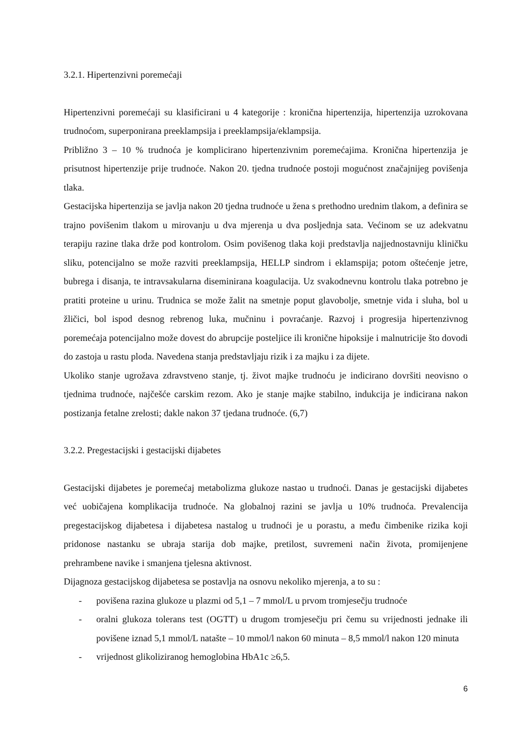3.2.1. Hipertenzivni poremećaji
Hipertenzivni poremećaji su klasificirani u 4 kategorije : kronična hipertenzija, hipertenzija uzrokovana trudnoćom, superponirana preeklampsija i preeklampsija/eklampsija.
Približno 3 – 10 % trudnoća je komplicirano hipertenzivnim poremećajima. Kronična hipertenzija je prisutnost hipertenzije prije trudnoće. Nakon 20. tjedna trudnoće postoji mogućnost značajnijeg povišenja tlaka.
Gestacijska hipertenzija se javlja nakon 20 tjedna trudnoće u žena s prethodno urednim tlakom, a definira se trajno povišenim tlakom u mirovanju u dva mjerenja u dva posljednja sata. Većinom se uz adekvatnu terapiju razine tlaka drže pod kontrolom. Osim povišenog tlaka koji predstavlja najjednostavniju kliničku sliku, potencijalno se može razviti preeklampsija, HELLP sindrom i eklamspija; potom oštećenje jetre, bubrega i disanja, te intravsakularna diseminirana koagulacija. Uz svakodnevnu kontrolu tlaka potrebno je pratiti proteine u urinu. Trudnica se može žalit na smetnje poput glavobolje, smetnje vida i sluha, bol u žličici, bol ispod desnog rebrenog luka, mučninu i povraćanje. Razvoj i progresija hipertenzivnog poremećaja potencijalno može dovest do abrupcije posteljice ili kronične hipoksije i malnutricije što dovodi do zastoja u rastu ploda. Navedena stanja predstavljaju rizik i za majku i za dijete.
Ukoliko stanje ugrožava zdravstveno stanje, tj. život majke trudnoću je indicirano dovršiti neovisno o tjednima trudnoće, najčešće carskim rezom. Ako je stanje majke stabilno, indukcija je indicirana nakon postizanja fetalne zrelosti; dakle nakon 37 tjedana trudnoće. (6,7)
3.2.2. Pregestacijski i gestacijski dijabetes
Gestacijski dijabetes je poremećaj metabolizma glukoze nastao u trudnoći. Danas je gestacijski dijabetes već uobičajena komplikacija trudnoće. Na globalnoj razini se javlja u 10% trudnoća. Prevalencija pregestacijskog dijabetesa i dijabetesa nastalog u trudnoći je u porastu, a među čimbenike rizika koji pridonose nastanku se ubraja starija dob majke, pretilost, suvremeni način života, promijenjene prehrambene navike i smanjena tjelesna aktivnost.
Dijagnoza gestacijskog dijabetesa se postavlja na osnovu nekoliko mjerenja, a to su :
- povišena razina glukoze u plazmi od 5,1 – 7 mmol/L u prvom tromjesečju trudnoće
- oralni glukoza tolerans test (OGTT) u drugom tromjesečju pri čemu su vrijednosti jednake ili povišene iznad 5,1 mmol/L natašte – 10 mmol/l nakon 60 minuta – 8,5 mmol/l nakon 120 minuta
- vrijednost glikoliziranog hemoglobina HbA1c ≥6,5.
6